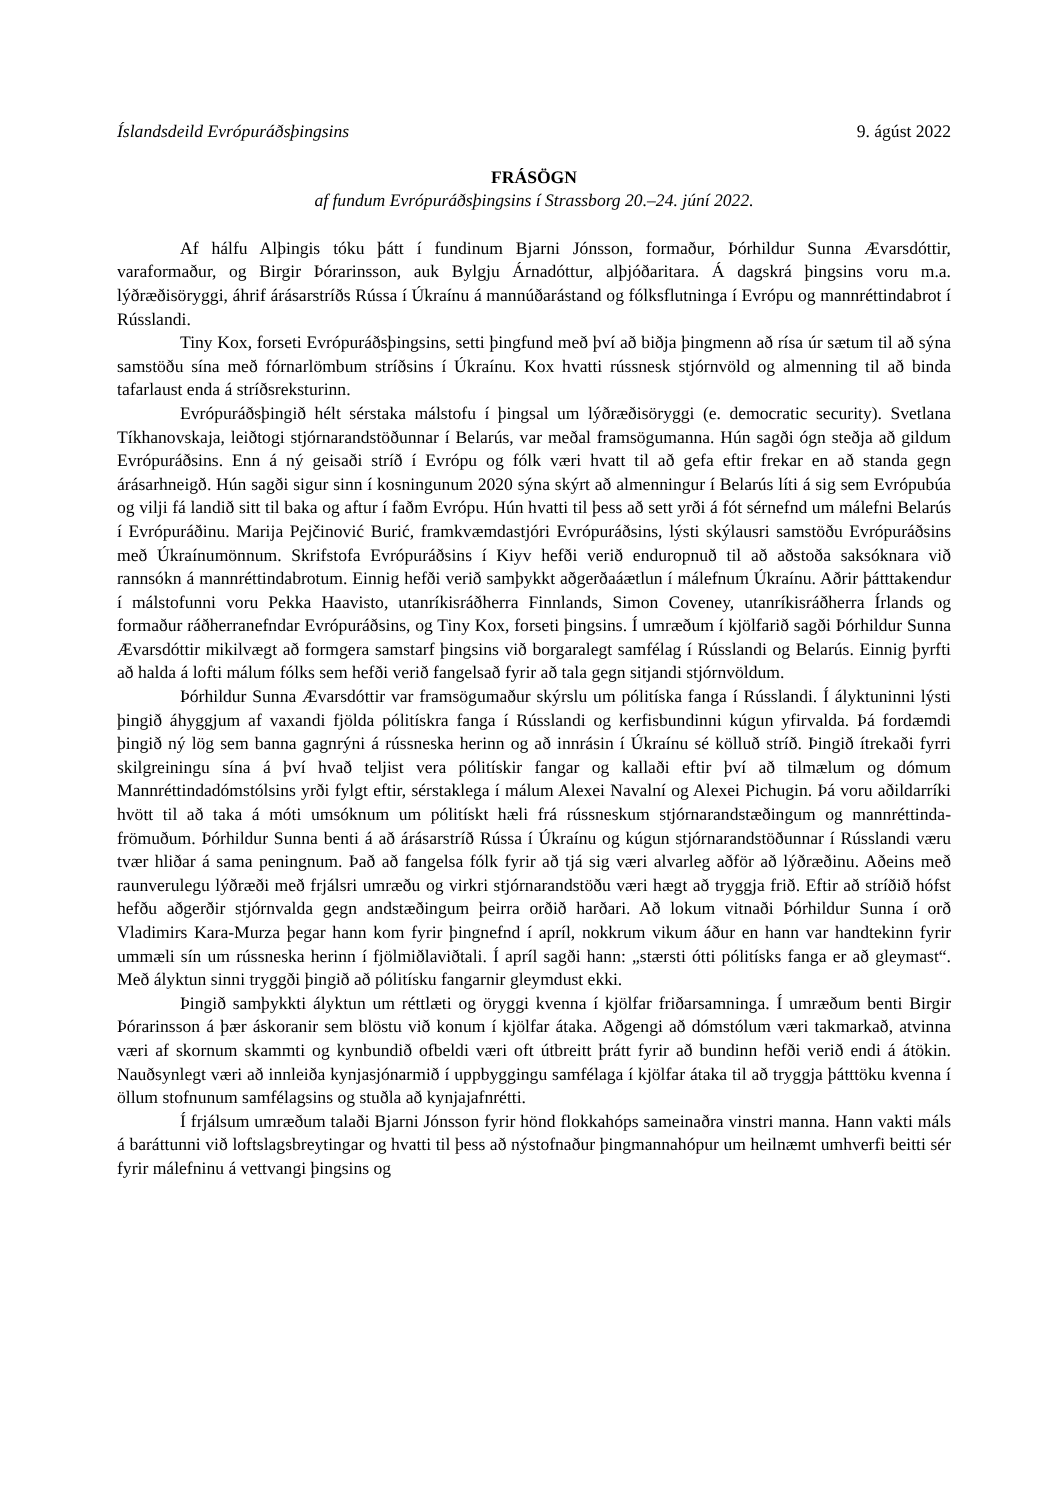Íslandsdeild Evrópuráðsþingsins 9. ágúst 2022
FRÁSÖGN
af fundum Evrópuráðsþingsins í Strassborg 20.–24. júní 2022.
Af hálfu Alþingis tóku þátt í fundinum Bjarni Jónsson, formaður, Þórhildur Sunna Ævarsdóttir, varaformaður, og Birgir Þórarinsson, auk Bylgju Árnadóttur, alþjóðaritara. Á dagskrá þingsins voru m.a. lýðræðisöryggi, áhrif árásarstríðs Rússa í Úkraínu á mannúðarástand og fólksflutninga í Evrópu og mannréttindabrot í Rússlandi.
Tiny Kox, forseti Evrópuráðsþingsins, setti þingfund með því að biðja þingmenn að rísa úr sætum til að sýna samstöðu sína með fórnarlömbum stríðsins í Úkraínu. Kox hvatti rússnesk stjórnvöld og almenning til að binda tafarlaust enda á stríðsreksturinn.
Evrópuráðsþingið hélt sérstaka málstofu í þingsal um lýðræðisöryggi (e. democratic security). Svetlana Tíkhanovskaja, leiðtogi stjórnarandstöðunnar í Belarús, var meðal framsögumanna. Hún sagði ógn steðja að gildum Evrópuráðsins. Enn á ný geisaði stríð í Evrópu og fólk væri hvatt til að gefa eftir frekar en að standa gegn árásarhneigð. Hún sagði sigur sinn í kosningunum 2020 sýna skýrt að almenningur í Belarús líti á sig sem Evrópubúa og vilji fá landið sitt til baka og aftur í faðm Evrópu. Hún hvatti til þess að sett yrði á fót sérnefnd um málefni Belarús í Evrópuráðinu. Marija Pejčinović Burić, framkvæmdastjóri Evrópuráðsins, lýsti skýlausri samstöðu Evrópuráðsins með Úkraínumönnum. Skrifstofa Evrópuráðsins í Kiyv hefði verið enduropnuð til að aðstoða saksóknara við rannsókn á mannréttindabrotum. Einnig hefði verið samþykkt aðgerðaáætlun í málefnum Úkraínu. Aðrir þátttakendur í málstofunni voru Pekka Haavisto, utanríkisráðherra Finnlands, Simon Coveney, utanríkisráðherra Írlands og formaður ráðherranefndar Evrópuráðsins, og Tiny Kox, forseti þingsins. Í umræðum í kjölfarið sagði Þórhildur Sunna Ævarsdóttir mikilvægt að formgera samstarf þingsins við borgaralegt samfélag í Rússlandi og Belarús. Einnig þyrfti að halda á lofti málum fólks sem hefði verið fangelsað fyrir að tala gegn sitjandi stjórnvöldum.
Þórhildur Sunna Ævarsdóttir var framsögumaður skýrslu um pólitíska fanga í Rússlandi. Í ályktuninni lýsti þingið áhyggjum af vaxandi fjölda pólitískra fanga í Rússlandi og kerfisbundinni kúgun yfirvalda. Þá fordæmdi þingið ný lög sem banna gagnrýni á rússneska herinn og að innrásin í Úkraínu sé kölluð stríð. Þingið ítrekaði fyrri skilgreiningu sína á því hvað teljist vera pólitískir fangar og kallaði eftir því að tilmælum og dómum Mannréttindadómstólsins yrði fylgt eftir, sérstaklega í málum Alexei Navalní og Alexei Pichugin. Þá voru aðildarríki hvött til að taka á móti umsóknum um pólitískt hæli frá rússneskum stjórnarandstæðingum og mannréttinda-frömuðum. Þórhildur Sunna benti á að árásarstríð Rússa í Úkraínu og kúgun stjórnarandstöðunnar í Rússlandi væru tvær hliðar á sama peningnum. Það að fangelsa fólk fyrir að tjá sig væri alvarleg aðför að lýðræðinu. Aðeins með raunverulegu lýðræði með frjálsri umræðu og virkri stjórnarandstöðu væri hægt að tryggja frið. Eftir að stríðið hófst hefðu aðgerðir stjórnvalda gegn andstæðingum þeirra orðið harðari. Að lokum vitnaði Þórhildur Sunna í orð Vladimirs Kara-Murza þegar hann kom fyrir þingnefnd í apríl, nokkrum vikum áður en hann var handtekinn fyrir ummæli sín um rússneska herinn í fjölmiðlaviðtali. Í apríl sagði hann: „stærsti ótti pólitísks fanga er að gleymast“. Með ályktun sinni tryggði þingið að pólitísku fangarnir gleymdust ekki.
Þingið samþykkti ályktun um réttlæti og öryggi kvenna í kjölfar friðarsamninga. Í umræðum benti Birgir Þórarinsson á þær áskoranir sem blöstu við konum í kjölfar átaka. Aðgengi að dómstólum væri takmarkað, atvinna væri af skornum skammti og kynbundið ofbeldi væri oft útbreitt þrátt fyrir að bundinn hefði verið endi á átökin. Nauðsynlegt væri að innleiða kynjasjónarmið í uppbyggingu samfélaga í kjölfar átaka til að tryggja þátttöku kvenna í öllum stofnunum samfélagsins og stuðla að kynjajafnrétti.
Í frjálsum umræðum talaði Bjarni Jónsson fyrir hönd flokkahóps sameinaðra vinstri manna. Hann vakti máls á baráttunni við loftslagsbreytingar og hvatti til þess að nýstofnaður þingmannahópur um heilnæmt umhverfi beitti sér fyrir málefninu á vettvangi þingsins og